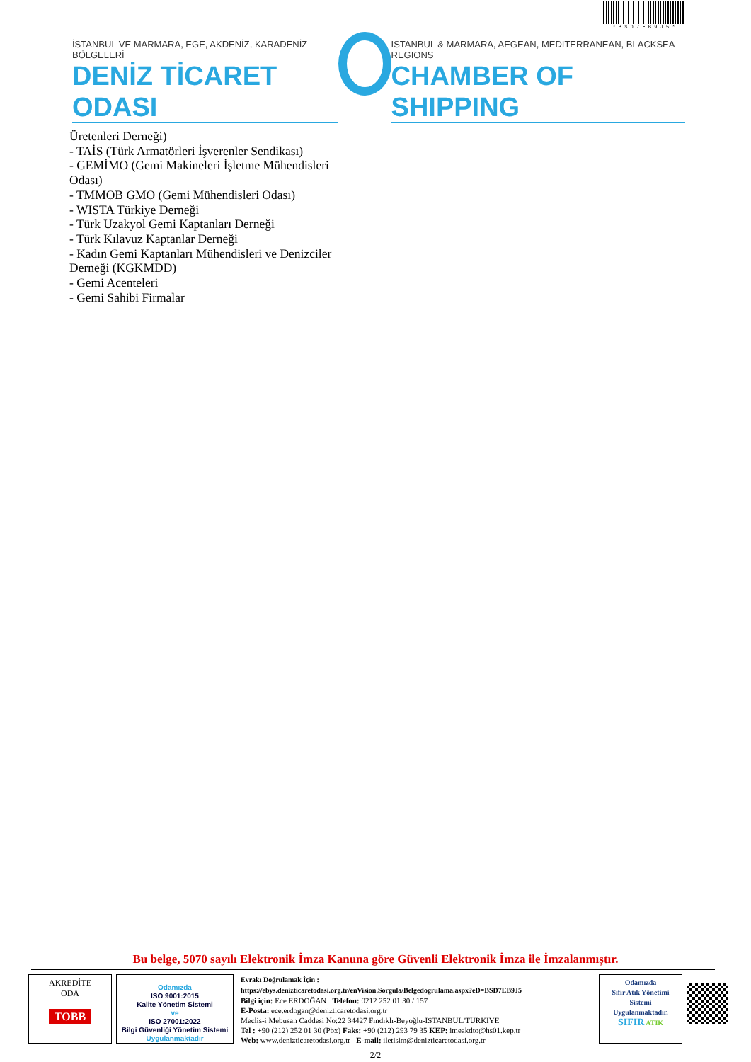* B S D 7 E B 9 J 5 *
İSTANBUL VE MARMARA, EGE, AKDENİZ, KARADENİZ BÖLGELERİ
DENİZ TİCARET ODASI
ISTANBUL & MARMARA, AEGEAN, MEDITERRANEAN, BLACKSEA REGIONS
CHAMBER OF SHIPPING
Üretenleri Derneği)
- TAİS (Türk Armatörleri İşverenler Sendikası)
- GEMİMO (Gemi Makineleri İşletme Mühendisleri Odası)
- TMMOB GMO (Gemi Mühendisleri Odası)
- WISTA Türkiye Derneği
- Türk Uzakyol Gemi Kaptanları Derneği
- Türk Kılavuz Kaptanlar Derneği
- Kadın Gemi Kaptanları Mühendisleri ve Denizciler Derneği (KGKMDD)
- Gemi Acenteleri
- Gemi Sahibi Firmalar
Bu belge, 5070 sayılı Elektronik İmza Kanuna göre Güvenli Elektronik İmza ile İmzalanmıştır.
AKREDİTE
ODA
TOBB
Odamızda
ISO 9001:2015
Kalite Yönetim Sistemi
ve
ISO 27001:2022
Bilgi Güvenliği Yönetim Sistemi
Uygulanmaktadır
Evrakı Doğrulamak İçin :
https://ebys.denizticaretodasi.org.tr/enVision.Sorgula/Belgedogrulama.aspx?eD=BSD7EB9J5
Bilgi için: Ece ERDOĞAN Telefon: 0212 252 01 30 / 157
E-Posta: ece.erdogan@denizticaretodasi.org.tr
Meclis-i Mebusan Caddesi No:22 34427 Fındıklı-Beyoğlu-İSTANBUL/TÜRKİYE
Tel : +90 (212) 252 01 30 (Pbx) Faks: +90 (212) 293 79 35 KEP: imeakdto@hs01.kep.tr
Web: www.denizticaretodasi.org.tr E-mail: iletisim@denizticaretodasi.org.tr
Odamızda
Sıfır Atık Yönetimi
Sistemi
Uygulanmaktadır.
SIFIR ATIK
2/2